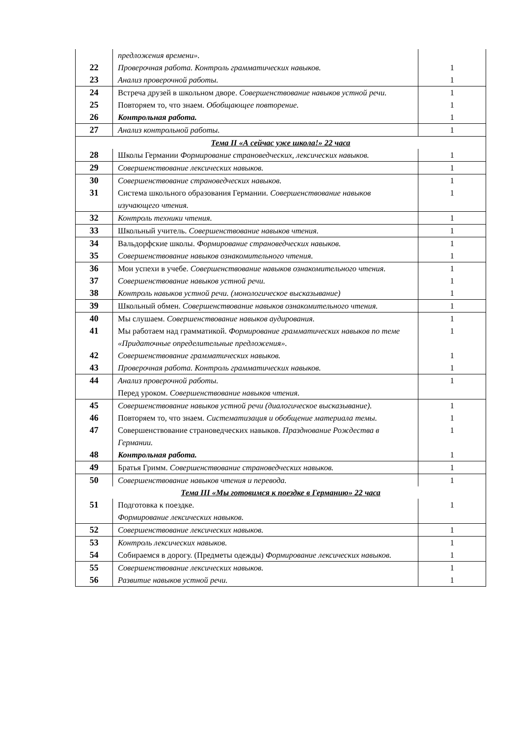| | предложения времени». | |
| 22 | Проверочная работа. Контроль грамматических навыков. | 1 |
| 23 | Анализ проверочной работы. | 1 |
| 24 | Встреча друзей в школьном дворе. Совершенствование навыков устной речи. | 1 |
| 25 | Повторяем то, что знаем. Обобщающее повторение. | 1 |
| 26 | Контрольная работа. | 1 |
| 27 | Анализ контрольной работы. | 1 |
| Тема II «А сейчас уже школа!» 22 часа | | |
| 28 | Школы Германии Формирование страноведческих, лексических навыков. | 1 |
| 29 | Совершенствование лексических навыков. | 1 |
| 30 | Совершенствование страноведческих навыков. | 1 |
| 31 | Система школьного образования Германии. Совершенствование навыков изучающего чтения. | 1 |
| 32 | Контроль техники чтения. | 1 |
| 33 | Школьный учитель. Совершенствование навыков чтения. | 1 |
| 34 | Вальдорфские школы. Формирование страноведческих навыков. | 1 |
| 35 | Совершенствование навыков ознакомительного чтения. | 1 |
| 36 | Мои успехи в учебе. Совершенствование навыков ознакомительного чтения. | 1 |
| 37 | Совершенствование навыков устной речи. | 1 |
| 38 | Контроль навыков устной речи. (монологическое высказывание) | 1 |
| 39 | Школьный обмен. Совершенствование навыков ознакомительного чтения. | 1 |
| 40 | Мы слушаем. Совершенствование навыков аудирования. | 1 |
| 41 | Мы работаем над грамматикой. Формирование грамматических навыков по теме «Придаточные определительные предложения». | 1 |
| 42 | Совершенствование грамматических навыков. | 1 |
| 43 | Проверочная работа. Контроль грамматических навыков. | 1 |
| 44 | Анализ проверочной работы. Перед уроком. Совершенствование навыков чтения. | 1 |
| 45 | Совершенствование навыков устной речи (диалогическое высказывание). | 1 |
| 46 | Повторяем то, что знаем. Систематизация и обобщение материала темы. | 1 |
| 47 | Совершенствование страноведческих навыков. Празднование Рождества в Германии. | 1 |
| 48 | Контрольная работа. | 1 |
| 49 | Братья Гримм. Совершенствование страноведческих навыков. | 1 |
| 50 | Совершенствование навыков чтения и перевода. | 1 |
| Тема III «Мы готовимся к поездке в Германию» 22 часа | | |
| 51 | Подготовка к поездке. Формирование лексических навыков. | 1 |
| 52 | Совершенствование лексических навыков. | 1 |
| 53 | Контроль лексических навыков. | 1 |
| 54 | Собираемся в дорогу. (Предметы одежды) Формирование лексических навыков. | 1 |
| 55 | Совершенствование лексических навыков. | 1 |
| 56 | Развитие навыков устной речи. | 1 |